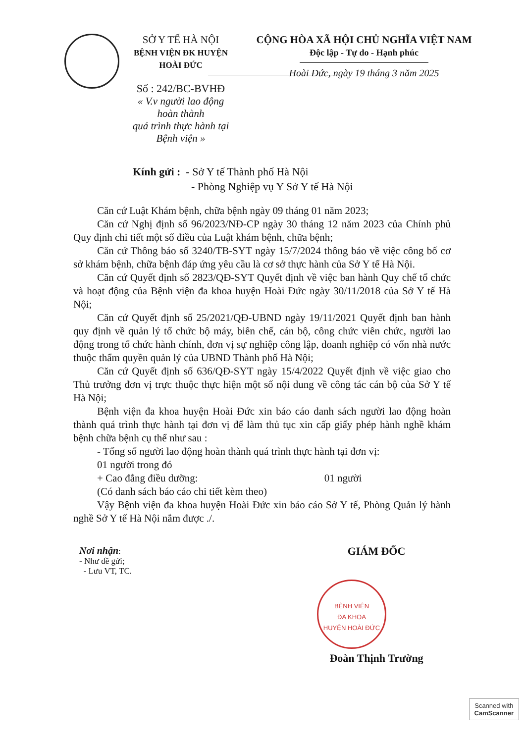SỞ Y TẾ HÀ NỘI
BỆNH VIỆN ĐK HUYỆN HOÀI ĐỨC
Số : 242/BC-BVHĐ
« V.v người lao động hoàn thành
quá trình thực hành tại Bệnh viện »
CỘNG HÒA XÃ HỘI CHỦ NGHĨA VIỆT NAM
Độc lập - Tự do - Hạnh phúc
Hoài Đức, ngày 19 tháng 3 năm 2025
Kính gửi : - Sở Y tế Thành phố Hà Nội
- Phòng Nghiệp vụ Y Sở Y tế Hà Nội
Căn cứ Luật Khám bệnh, chữa bệnh ngày 09 tháng 01 năm 2023;
Căn cứ Nghị định số 96/2023/NĐ-CP ngày 30 tháng 12 năm 2023 của Chính phủ Quy định chi tiết một số điều của Luật khám bệnh, chữa bệnh;
Căn cứ Thông báo số 3240/TB-SYT ngày 15/7/2024 thông báo về việc công bố cơ sở khám bệnh, chữa bệnh đáp ứng yêu cầu là cơ sở thực hành của Sở Y tế Hà Nội.
Căn cứ Quyết định số 2823/QĐ-SYT Quyết định về việc ban hành Quy chế tổ chức và hoạt động của Bệnh viện đa khoa huyện Hoài Đức ngày 30/11/2018 của Sở Y tế Hà Nội;
Căn cứ Quyết định số 25/2021/QĐ-UBND ngày 19/11/2021 Quyết định ban hành quy định về quản lý tổ chức bộ máy, biên chế, cán bộ, công chức viên chức, người lao động trong tổ chức hành chính, đơn vị sự nghiệp công lập, doanh nghiệp có vốn nhà nước thuộc thẩm quyền quản lý của UBND Thành phố Hà Nội;
Căn cứ Quyết định số 636/QĐ-SYT ngày 15/4/2022 Quyết định về việc giao cho Thủ trưởng đơn vị trực thuộc thực hiện một số nội dung về công tác cán bộ của Sở Y tế Hà Nội;
Bệnh viện đa khoa huyện Hoài Đức xin báo cáo danh sách người lao động hoàn thành quá trình thực hành tại đơn vị để làm thủ tục xin cấp giấy phép hành nghề khám bệnh chữa bệnh cụ thể như sau :
- Tổng số người lao động hoàn thành quá trình thực hành tại đơn vị:
01 người trong đó
+ Cao đẳng điều dưỡng: 01 người
(Có danh sách báo cáo chi tiết kèm theo)
Vậy Bệnh viện đa khoa huyện Hoài Đức xin báo cáo Sở Y tế, Phòng Quản lý hành nghề Sở Y tế Hà Nội nắm được ./.
Nơi nhận:
- Như đề gửi;
- Lưu VT, TC.
GIÁM ĐỐC
Đoàn Thịnh Trường
BỆNH VIỆN
ĐA KHOA
HUYỆN HOÀI ĐỨC
Scanned with
CamScanner